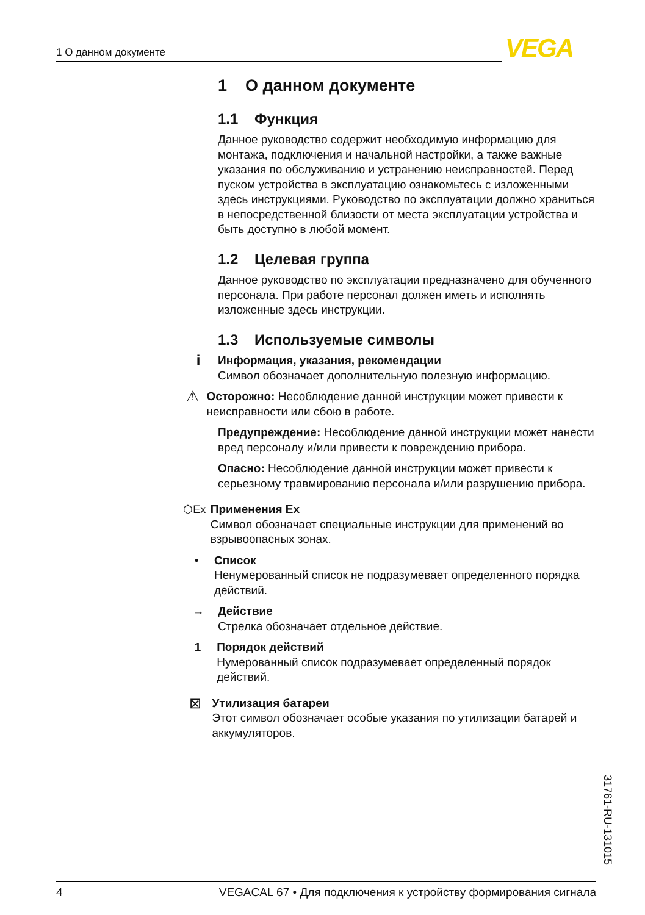1 О данном документе VEGA
1 О данном документе
1.1 Функция
Данное руководство содержит необходимую информацию для монтажа, подключения и начальной настройки, а также важные указания по обслуживанию и устранению неисправностей. Перед пуском устройства в эксплуатацию ознакомьтесь с изложенными здесь инструкциями. Руководство по эксплуатации должно храниться в непосредственной близости от места эксплуатации устройства и быть доступно в любой момент.
1.2 Целевая группа
Данное руководство по эксплуатации предназначено для обученного персонала. При работе персонал должен иметь и исполнять изложенные здесь инструкции.
1.3 Используемые символы
i
Информация, указания, рекомендации
Символ обозначает дополнительную полезную информацию.
⚠
Осторожно: Несоблюдение данной инструкции может привести к неисправности или сбою в работе.
Предупреждение: Несоблюдение данной инструкции может нанести вред персоналу и/или привести к повреждению прибора.
Опасно: Несоблюдение данной инструкции может привести к серьезному травмированию персонала и/или разрушению прибора.
⬡Ex Применения Ex
Символ обозначает специальные инструкции для применений во взрывоопасных зонах.
• Список
Ненумерованный список не подразумевает определенного порядка действий.
→ Действие
Стрелка обозначает отдельное действие.
1 Порядок действий
Нумерованный список подразумевает определенный порядок действий.
⊠
Утилизация батареи
Этот символ обозначает особые указания по утилизации батарей и аккумуляторов.
31761-RU-131015
4 VEGACAL 67 • Для подключения к устройству формирования сигнала